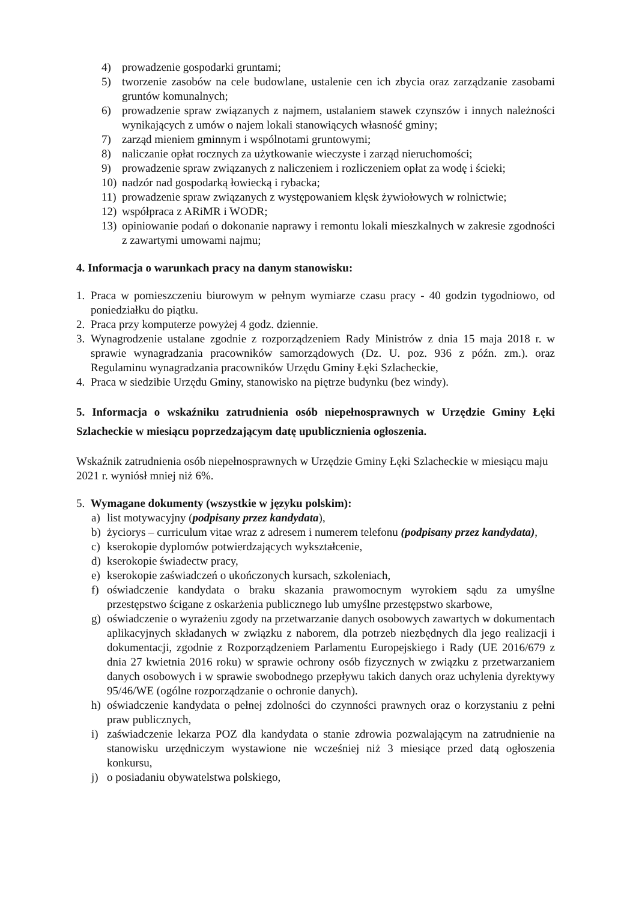4) prowadzenie gospodarki gruntami;
5) tworzenie zasobów na cele budowlane, ustalenie cen ich zbycia oraz zarządzanie zasobami gruntów komunalnych;
6) prowadzenie spraw związanych z najmem, ustalaniem stawek czynszów i innych należności wynikających z umów o najem lokali stanowiących własność gminy;
7) zarząd mieniem gminnym i wspólnotami gruntowymi;
8) naliczanie opłat rocznych za użytkowanie wieczyste i zarząd nieruchomości;
9) prowadzenie spraw związanych z naliczeniem i rozliczeniem opłat za wodę i ścieki;
10) nadzór nad gospodarką łowiecką i rybacka;
11) prowadzenie spraw związanych z występowaniem klęsk żywiołowych w rolnictwie;
12) współpraca z ARiMR i WODR;
13) opiniowanie podań o dokonanie naprawy i remontu lokali mieszkalnych w zakresie zgodności z zawartymi umowami najmu;
4. Informacja o warunkach pracy na danym stanowisku:
1. Praca w pomieszczeniu biurowym w pełnym wymiarze czasu pracy - 40 godzin tygodniowo, od poniedziałku do piątku.
2. Praca przy komputerze powyżej 4 godz. dziennie.
3. Wynagrodzenie ustalane zgodnie z rozporządzeniem Rady Ministrów z dnia 15 maja 2018 r. w sprawie wynagradzania pracowników samorządowych (Dz. U. poz. 936 z późn. zm.). oraz Regulaminu wynagradzania pracowników Urzędu Gminy Łęki Szlacheckie,
4. Praca w siedzibie Urzędu Gminy, stanowisko na piętrze budynku (bez windy).
5. Informacja o wskaźniku zatrudnienia osób niepełnosprawnych w Urzędzie Gminy Łęki Szlacheckie w miesiącu poprzedzającym datę upublicznienia ogłoszenia.
Wskaźnik zatrudnienia osób niepełnosprawnych w Urzędzie Gminy Łęki Szlacheckie w miesiącu maju 2021 r. wyniósł mniej niż 6%.
5. Wymagane dokumenty (wszystkie w języku polskim):
a) list motywacyjny (podpisany przez kandydata),
b) życiorys – curriculum vitae wraz z adresem i numerem telefonu (podpisany przez kandydata),
c) kserokopie dyplomów potwierdzających wykształcenie,
d) kserokopie świadectw pracy,
e) kserokopie zaświadczeń o ukończonych kursach, szkoleniach,
f) oświadczenie kandydata o braku skazania prawomocnym wyrokiem sądu za umyślne przestępstwo ścigane z oskarżenia publicznego lub umyślne przestępstwo skarbowe,
g) oświadczenie o wyrażeniu zgody na przetwarzanie danych osobowych zawartych w dokumentach aplikacyjnych składanych w związku z naborem, dla potrzeb niezbędnych dla jego realizacji i dokumentacji, zgodnie z Rozporządzeniem Parlamentu Europejskiego i Rady (UE 2016/679 z dnia 27 kwietnia 2016 roku) w sprawie ochrony osób fizycznych w związku z przetwarzaniem danych osobowych i w sprawie swobodnego przepływu takich danych oraz uchylenia dyrektywy 95/46/WE (ogólne rozporządzanie o ochronie danych).
h) oświadczenie kandydata o pełnej zdolności do czynności prawnych oraz o korzystaniu z pełni praw publicznych,
i) zaświadczenie lekarza POZ dla kandydata o stanie zdrowia pozwalającym na zatrudnienie na stanowisku urzędniczym wystawione nie wcześniej niż 3 miesiące przed datą ogłoszenia konkursu,
j) o posiadaniu obywatelstwa polskiego,